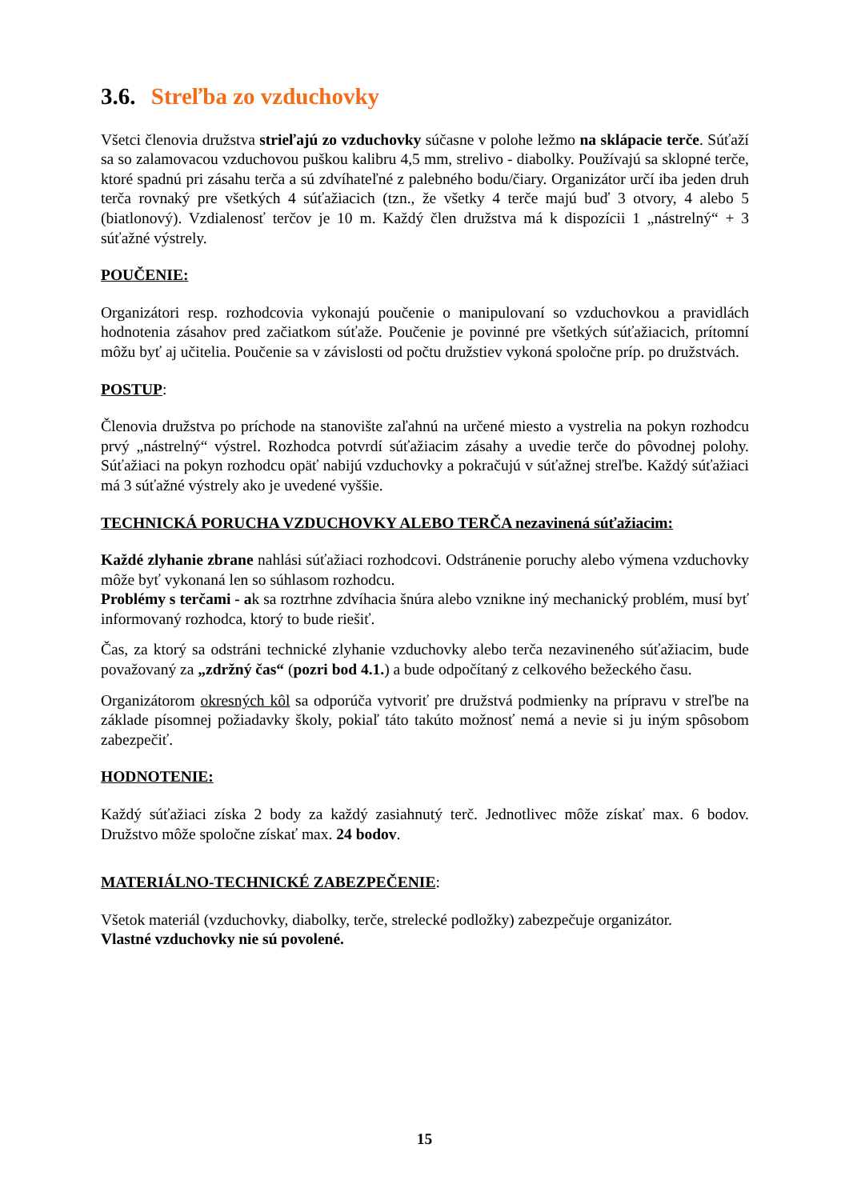3.6. Streľba zo vzduchovky
Všetci členovia družstva strieľajú zo vzduchovky súčasne v polohe ležmo na sklápacie terče. Súťaží sa so zalamovacou vzduchovou puškou kalibru 4,5 mm, strelivo - diabolky. Používajú sa sklopné terče, ktoré spadnú pri zásahu terča a sú zdvíhateľné z palebného bodu/čiary. Organizátor určí iba jeden druh terča rovnaký pre všetkých 4 súťažiacich (tzn., že všetky 4 terče majú buď 3 otvory, 4 alebo 5 (biatlonový). Vzdialenosť terčov je 10 m. Každý člen družstva má k dispozícii 1 „nástrelný“ + 3 súťažné výstrely.
POUČENIE:
Organizátori resp. rozhodcovia vykonajú poučenie o manipulovaní so vzduchovkou a pravidlách hodnotenia zásahov pred začiatkom súťaže. Poučenie je povinné pre všetkých súťažiacich, prítomní môžu byť aj učitelia. Poučenie sa v závislosti od počtu družstiev vykoná spoločne príp. po družstvách.
POSTUP:
Členovia družstva po príchode na stanovište zaľahnú na určené miesto a vystrelia na pokyn rozhodcu prvý „nástrelný“ výstrel. Rozhodca potvrdí súťažiacim zásahy a uvedie terče do pôvodnej polohy. Súťažiaci na pokyn rozhodcu opäť nabijú vzduchovky a pokračujú v súťažnej streľbe. Každý súťažiaci má 3 súťažné výstrely ako je uvedené vyššie.
TECHNICKÁ PORUCHA VZDUCHOVKY ALEBO TERČA nezavinená súťažiacim:
Každé zlyhanie zbrane nahlási súťažiaci rozhodcovi. Odstránenie poruchy alebo výmena vzduchovky môže byť vykonaná len so súhlasom rozhodcu.
Problémy s terčami - ak sa roztrhne zdvíhacia šnúra alebo vznikne iný mechanický problém, musí byť informovaný rozhodca, ktorý to bude riešiť.
Čas, za ktorý sa odstráni technické zlyhanie vzduchovky alebo terča nezavineného súťažiacim, bude považovaný za „zdržný čas“ (pozri bod 4.1.) a bude odpočítaný z celkového bežeckého času.
Organizátorom okresných kôl sa odporúča vytvoriť pre družstvá podmienky na prípravu v streľbe na základe písomnej požiadavky školy, pokiaľ táto takúto možnosť nemá a nevie si ju iným spôsobom zabezpečiť.
HODNOTENIE:
Každý súťažiaci získa 2 body za každý zasiahnutý terč. Jednotlivec môže získať max. 6 bodov. Družstvo môže spoločne získať max. 24 bodov.
MATERIÁLNO-TECHNICKÉ ZABEZPEČENIE:
Všetok materiál (vzduchovky, diabolky, terče, strelecké podložky) zabezpečuje organizátor.
Vlastné vzduchovky nie sú povolené.
15